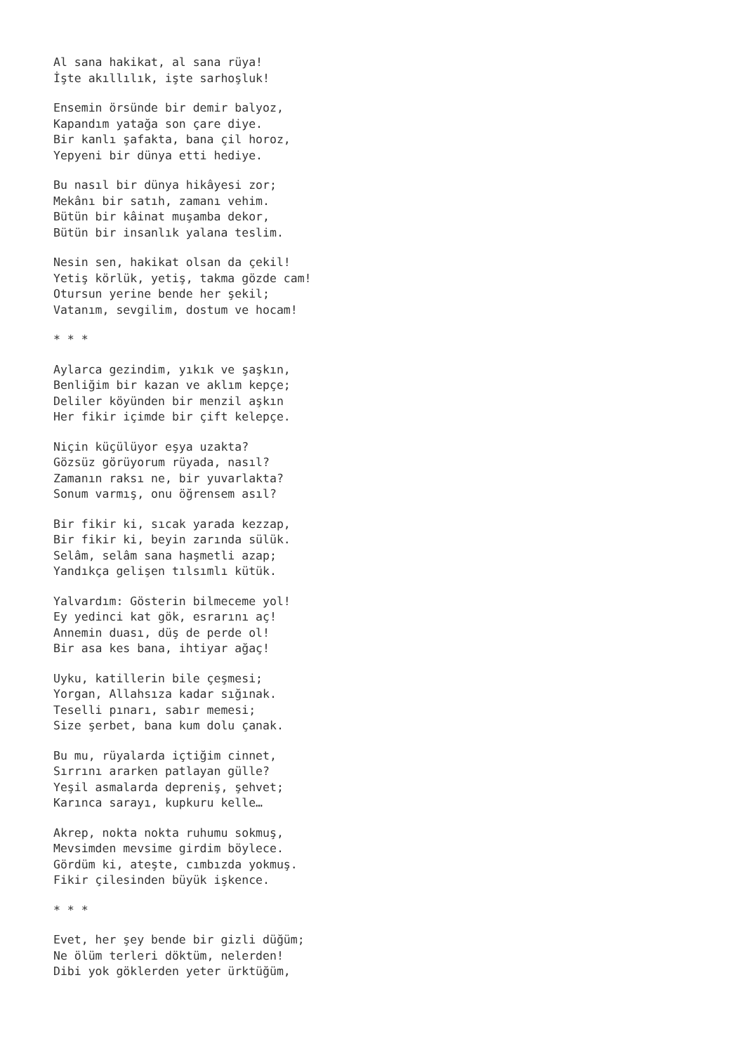Al sana hakikat, al sana rüya! İşte akıllılık, işte sarhoşluk!
Ensemin örsünde bir demir balyoz, Kapandım yatağa son çare diye. Bir kanlı şafakta, bana çil horoz, Yepyeni bir dünya etti hediye.
Bu nasıl bir dünya hikâyesi zor; Mekânı bir satıh, zamanı vehim. Bütün bir kâinat muşamba dekor, Bütün bir insanlık yalana teslim.
Nesin sen, hakikat olsan da çekil! Yetiş körlük, yetiş, takma gözde cam! Otursun yerine bende her şekil; Vatanım, sevgilim, dostum ve hocam!
* * *
Aylarca gezindim, yıkık ve şaşkın, Benliğim bir kazan ve aklım kepçe; Deliler köyünden bir menzil aşkın Her fikir içimde bir çift kelepçe.
Niçin küçülüyor eşya uzakta? Gözsüz görüyorum rüyada, nasıl? Zamanın raksı ne, bir yuvarlakta? Sonum varmış, onu öğrensem asıl?
Bir fikir ki, sıcak yarada kezzap, Bir fikir ki, beyin zarında sülük. Selâm, selâm sana haşmetli azap; Yandıkça gelişen tılsımlı kütük.
Yalvardım: Gösterin bilmeceme yol! Ey yedinci kat gök, esrarını aç! Annemin duası, düş de perde ol! Bir asa kes bana, ihtiyar ağaç!
Uyku, katillerin bile çeşmesi; Yorgan, Allahsıza kadar sığınak. Teselli pınarı, sabır memesi; Size şerbet, bana kum dolu çanak.
Bu mu, rüyalarda içtiğim cinnet, Sırrını ararken patlayan gülle? Yeşil asmalarda depreniş, şehvet; Karınca sarayı, kupkuru kelle…
Akrep, nokta nokta ruhumu sokmuş, Mevsimden mevsime girdim böylece. Gördüm ki, ateşte, cımbızda yokmuş. Fikir çilesinden büyük işkence.
* * *
Evet, her şey bende bir gizli düğüm; Ne ölüm terleri döktüm, nelerden! Dibi yok göklerden yeter ürktüğüm,